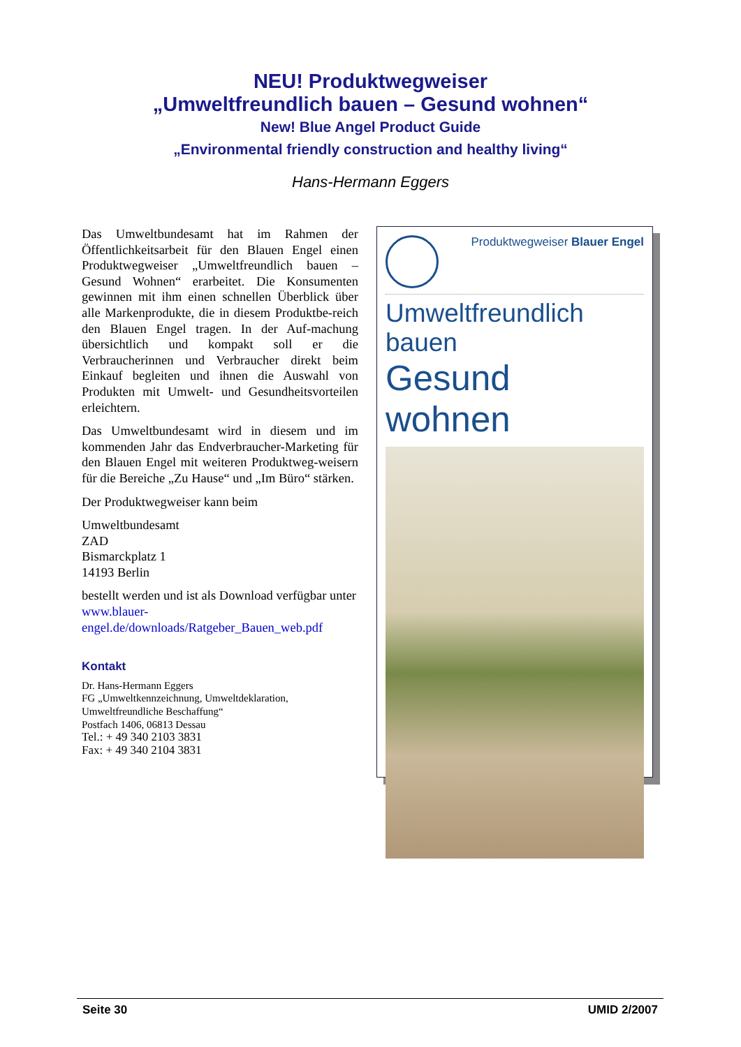NEU! Produktwegweiser
„Umweltfreundlich bauen – Gesund wohnen“
New! Blue Angel Product Guide
„Environmental friendly construction and healthy living“
Hans-Hermann Eggers
Das Umweltbundesamt hat im Rahmen der Öffentlichkeitsarbeit für den Blauen Engel einen Produktwegweiser „Umweltfreundlich bauen – Gesund Wohnen“ erarbeitet. Die Konsumenten gewinnen mit ihm einen schnellen Überblick über alle Markenprodukte, die in diesem Produktbe-reich den Blauen Engel tragen. In der Auf-machung übersichtlich und kompakt soll er die Verbraucherinnen und Verbraucher direkt beim Einkauf begleiten und ihnen die Auswahl von Produkten mit Umwelt- und Gesundheitsvorteilen erleichtern.
Das Umweltbundesamt wird in diesem und im kommenden Jahr das Endverbraucher-Marketing für den Blauen Engel mit weiteren Produktweg-weisern für die Bereiche „Zu Hause“ und „Im Büro“ stärken.
Der Produktwegweiser kann beim
Umweltbundesamt
ZAD
Bismarckplatz 1
14193 Berlin
bestellt werden und ist als Download verfügbar unter
www.blauer-
engel.de/downloads/Ratgeber_Bauen_web.pdf
Kontakt
Dr. Hans-Hermann Eggers
FG „Umweltkennzeichnung, Umweltdeklaration, Umweltfreundliche Beschaffung“
Postfach 1406, 06813 Dessau
Tel.: + 49 340 2103 3831
Fax: + 49 340 2104 3831
Produktwegweiser Blauer Engel
Umweltfreundlich bauen
Gesund wohnen
Seite 30 UMID 2/2007